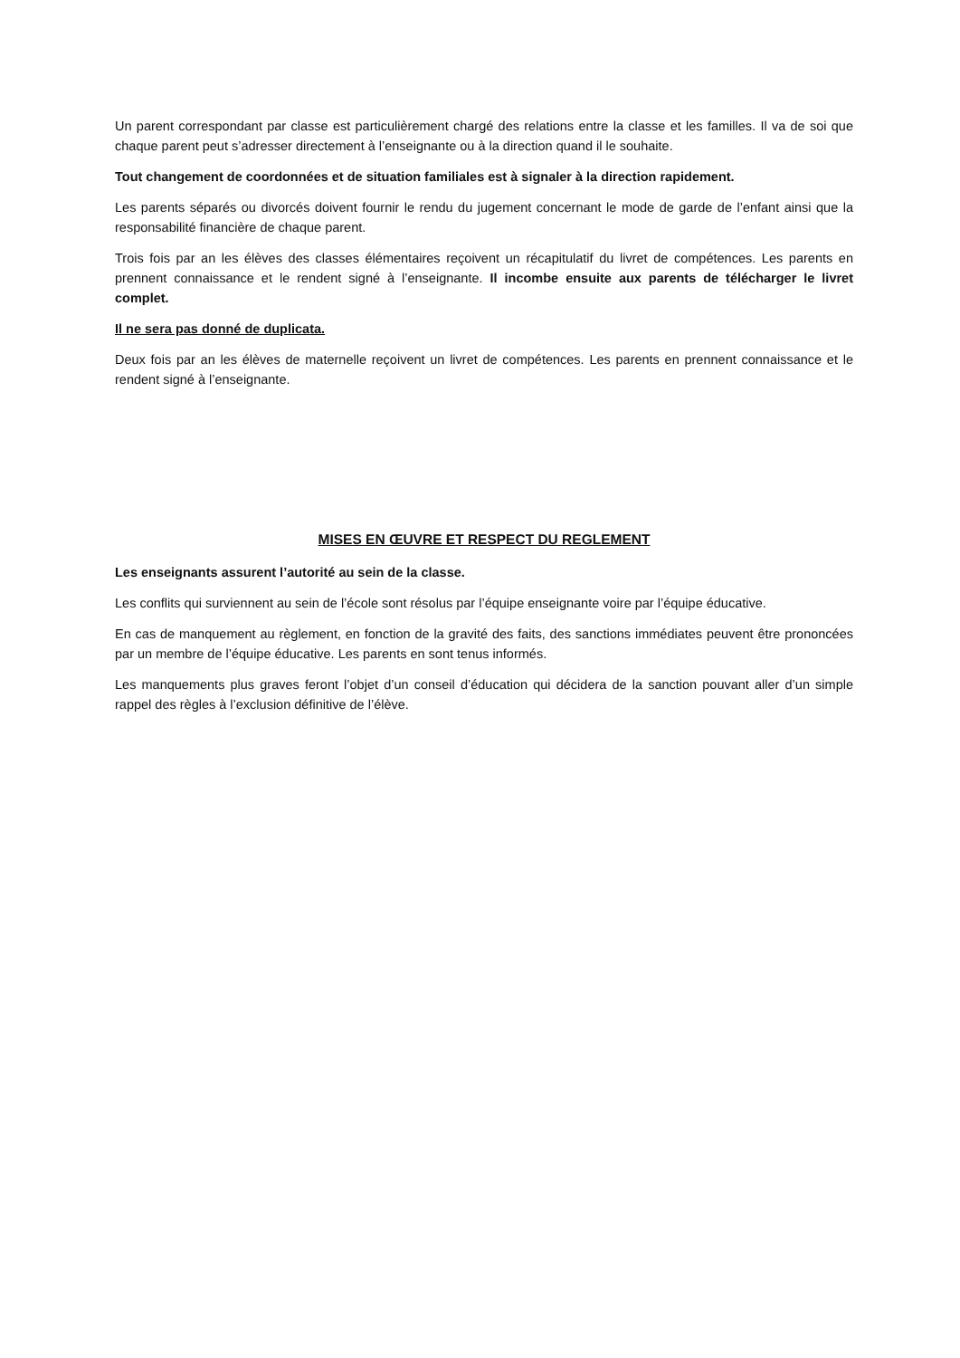Un parent correspondant par classe est particulièrement chargé des relations entre la classe et les familles. Il va de soi que chaque parent peut s’adresser directement à l’enseignante ou à la direction quand il le souhaite.
Tout changement de coordonnées et de situation familiales est à signaler à la direction rapidement.
Les parents séparés ou divorcés doivent fournir le rendu du jugement concernant le mode de garde de l’enfant ainsi que la responsabilité financière de chaque parent.
Trois fois par an les élèves des classes élémentaires reçoivent un récapitulatif du livret de compétences. Les parents en prennent connaissance et le rendent signé à l’enseignante. Il incombe ensuite aux parents de télécharger le livret complet.
Il ne sera pas donné de duplicata.
Deux fois par an les élèves de maternelle reçoivent un livret de compétences. Les parents en prennent connaissance et le rendent signé à l’enseignante.
MISES EN ŒUVRE ET RESPECT DU REGLEMENT
Les enseignants assurent l’autorité au sein de la classe.
Les conflits qui surviennent au sein de l’école sont résolus par l’équipe enseignante voire par l’équipe éducative.
En cas de manquement au règlement, en fonction de la gravité des faits, des sanctions immédiates peuvent être prononcées par un membre de l’équipe éducative. Les parents en sont tenus informés.
Les manquements plus graves feront l’objet d’un conseil d’éducation qui décidera de la sanction pouvant aller d’un simple rappel des règles à l’exclusion définitive de l’élève.